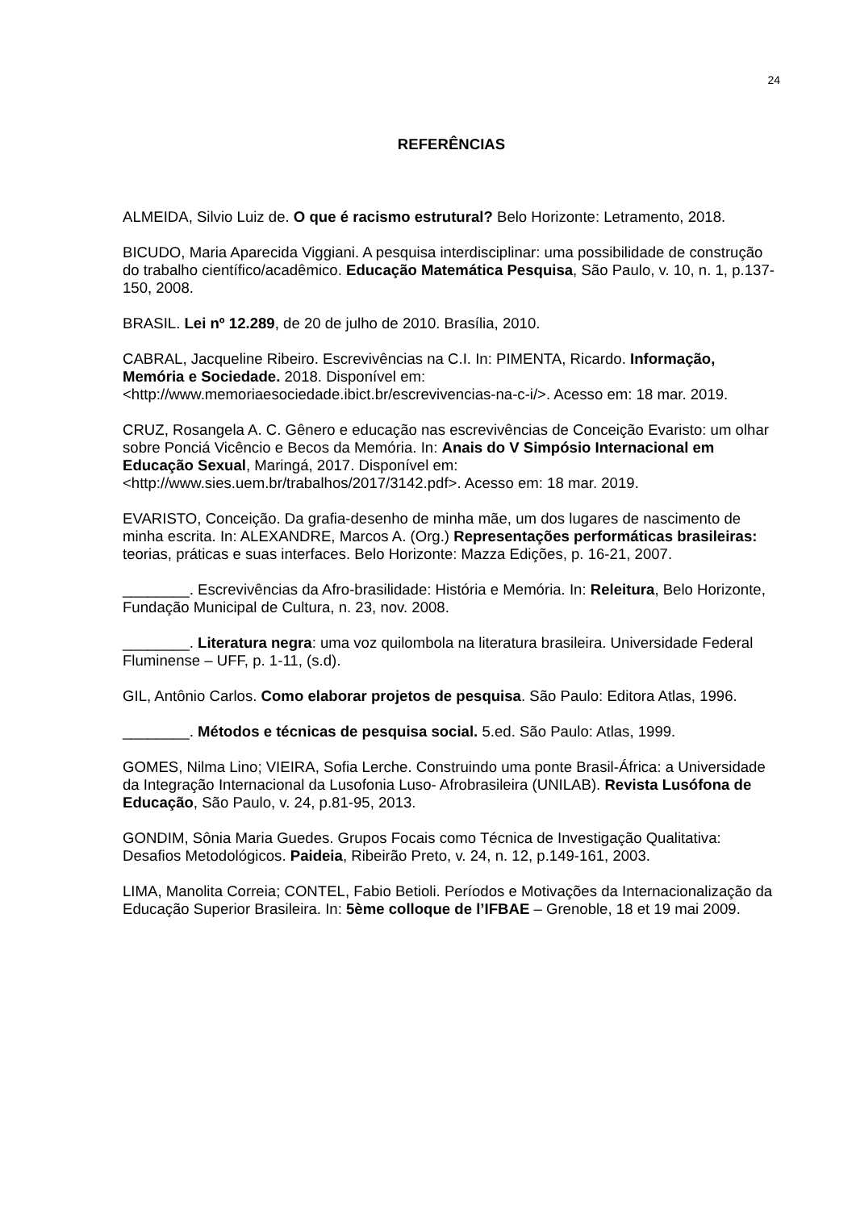24
REFERÊNCIAS
ALMEIDA, Silvio Luiz de. O que é racismo estrutural? Belo Horizonte: Letramento, 2018.
BICUDO, Maria Aparecida Viggiani. A pesquisa interdisciplinar: uma possibilidade de construção do trabalho científico/acadêmico. Educação Matemática Pesquisa, São Paulo, v. 10, n. 1, p.137-150, 2008.
BRASIL. Lei nº 12.289, de 20 de julho de 2010. Brasília, 2010.
CABRAL, Jacqueline Ribeiro. Escrevivências na C.I. In: PIMENTA, Ricardo. Informação, Memória e Sociedade. 2018. Disponível em: <http://www.memoriaesociedade.ibict.br/escrevivencias-na-c-i/>. Acesso em: 18 mar. 2019.
CRUZ, Rosangela A. C. Gênero e educação nas escrevivências de Conceição Evaristo: um olhar sobre Ponciá Vicêncio e Becos da Memória. In: Anais do V Simpósio Internacional em Educação Sexual, Maringá, 2017. Disponível em: <http://www.sies.uem.br/trabalhos/2017/3142.pdf>. Acesso em: 18 mar. 2019.
EVARISTO, Conceição. Da grafia-desenho de minha mãe, um dos lugares de nascimento de minha escrita. In: ALEXANDRE, Marcos A. (Org.) Representações performáticas brasileiras: teorias, práticas e suas interfaces. Belo Horizonte: Mazza Edições, p. 16-21, 2007.
________. Escrevivências da Afro-brasilidade: História e Memória. In: Releitura, Belo Horizonte, Fundação Municipal de Cultura, n. 23, nov. 2008.
________. Literatura negra: uma voz quilombola na literatura brasileira. Universidade Federal Fluminense – UFF, p. 1-11, (s.d).
GIL, Antônio Carlos. Como elaborar projetos de pesquisa. São Paulo: Editora Atlas, 1996.
________. Métodos e técnicas de pesquisa social. 5.ed. São Paulo: Atlas, 1999.
GOMES, Nilma Lino; VIEIRA, Sofia Lerche. Construindo uma ponte Brasil-África: a Universidade da Integração Internacional da Lusofonia Luso- Afrobrasileira (UNILAB). Revista Lusófona de Educação, São Paulo, v. 24, p.81-95, 2013.
GONDIM, Sônia Maria Guedes. Grupos Focais como Técnica de Investigação Qualitativa: Desafios Metodológicos. Paideia, Ribeirão Preto, v. 24, n. 12, p.149-161, 2003.
LIMA, Manolita Correia; CONTEL, Fabio Betioli. Períodos e Motivações da Internacionalização da Educação Superior Brasileira. In: 5ème colloque de l’IFBAE – Grenoble, 18 et 19 mai 2009.